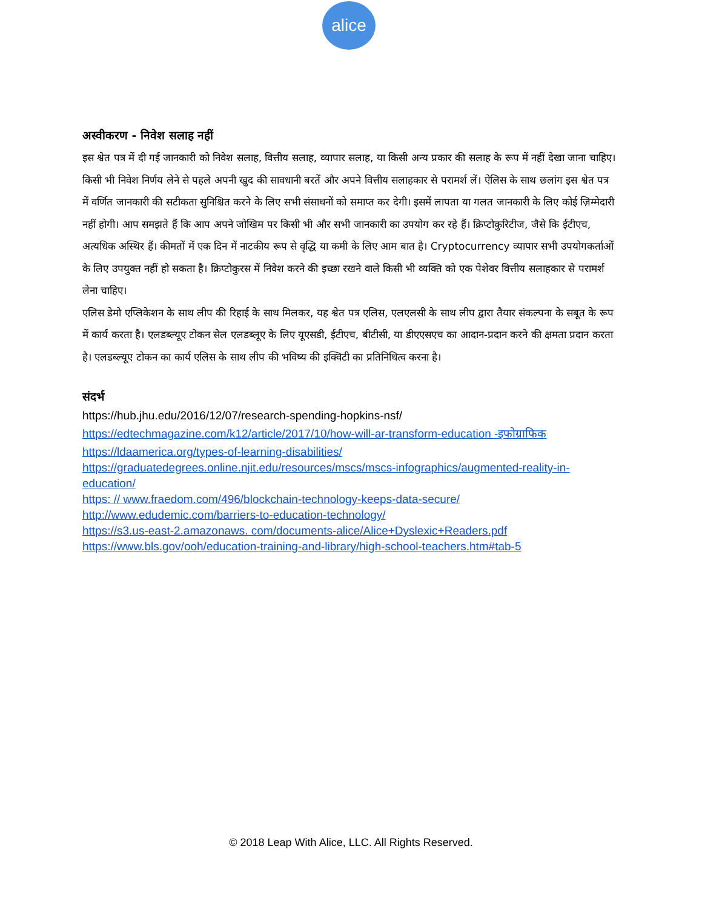alice
अस्वीकरण - निवेश सलाह नहीं
इस श्वेत पत्र में दी गई जानकारी को निवेश सलाह, वित्तीय सलाह, व्यापार सलाह, या किसी अन्य प्रकार की सलाह के रूप में नहीं देखा जाना चाहिए। किसी भी निवेश निर्णय लेने से पहले अपनी खुद की सावधानी बरतें और अपने वित्तीय सलाहकार से परामर्श लें। ऐलिस के साथ छलांग इस श्वेत पत्र में वर्णित जानकारी की सटीकता सुनिश्चित करने के लिए सभी संसाधनों को समाप्त कर देगी। इसमें लापता या गलत जानकारी के लिए कोई ज़िम्मेदारी नहीं होगी। आप समझते हैं कि आप अपने जोखिम पर किसी भी और सभी जानकारी का उपयोग कर रहे हैं। क्रिप्टोकुरिटीज, जैसे कि ईटीएच, अत्यधिक अस्थिर हैं। कीमतों में एक दिन में नाटकीय रूप से वृद्धि या कमी के लिए आम बात है। Cryptocurrency व्यापार सभी उपयोगकर्ताओं के लिए उपयुक्त नहीं हो सकता है। क्रिप्टोकुरस में निवेश करने की इच्छा रखने वाले किसी भी व्यक्ति को एक पेशेवर वित्तीय सलाहकार से परामर्श लेना चाहिए।
एलिस डेमो एप्लिकेशन के साथ लीप की रिहाई के साथ मिलकर, यह श्वेत पत्र एलिस, एलएलसी के साथ लीप द्वारा तैयार संकल्पना के सबूत के रूप में कार्य करता है। एलडब्ल्यूए टोकन सेल एलडब्लूए के लिए यूएसडी, ईटीएच, बीटीसी, या डीएएसएच का आदान-प्रदान करने की क्षमता प्रदान करता है। एलडब्ल्यूए टोकन का कार्य एलिस के साथ लीप की भविष्य की इक्विटी का प्रतिनिधित्व करना है।
संदर्भ
https://hub.jhu.edu/2016/12/07/research-spending-hopkins-nsf/
https://edtechmagazine.com/k12/article/2017/10/how-will-ar-transform-education -इफोग्राफिक
https://ldaamerica.org/types-of-learning-disabilities/
https://graduatedegrees.online.njit.edu/resources/mscs/mscs-infographics/augmented-reality-in-education/
https: // www.fraedom.com/496/blockchain-technology-keeps-data-secure/
http://www.edudemic.com/barriers-to-education-technology/
https://s3.us-east-2.amazonaws. com/documents-alice/Alice+Dyslexic+Readers.pdf
https://www.bls.gov/ooh/education-training-and-library/high-school-teachers.htm#tab-5
© 2018 Leap With Alice, LLC. All Rights Reserved.